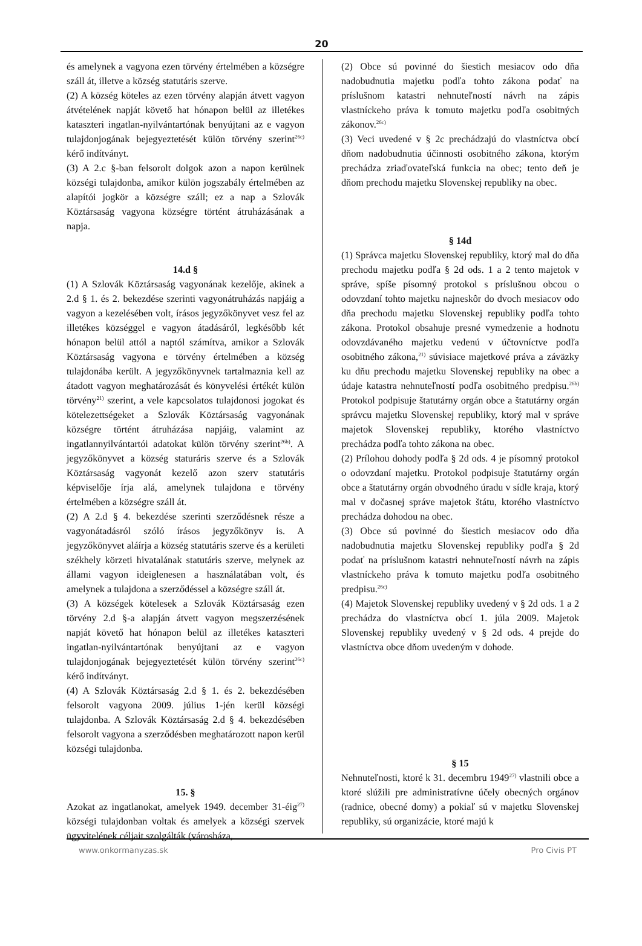20
és amelynek a vagyona ezen törvény értelmében a községre száll át, illetve a község statutáris szerve.
(2) A község köteles az ezen törvény alapján átvett vagyon átvételének napját követő hat hónapon belül az illetékes kataszteri ingatlan-nyilvántartónak benyújtani az e vagyon tulajdonjogának bejegyeztetését külön törvény szerint<sup>26c)</sup> kérő indítványt.
(3) A 2.c §-ban felsorolt dolgok azon a napon kerülnek községi tulajdonba, amikor külön jogszabály értelmében az alapítói jogkör a községre száll; ez a nap a Szlovák Köztársaság vagyona községre történt átruházásának a napja.
14.d §
(1) A Szlovák Köztársaság vagyonának kezelője, akinek a 2.d § 1. és 2. bekezdése szerinti vagyonátruházás napjáig a vagyon a kezelésében volt, írásos jegyzőkönyvet vesz fel az illetékes községgel e vagyon átadásáról, legkésőbb két hónapon belül attól a naptól számítva, amikor a Szlovák Köztársaság vagyona e törvény értelmében a község tulajdonába került. A jegyzőkönyvnek tartalmaznia kell az átadott vagyon meghatározását és könyvelési értékét külön törvény<sup>21)</sup> szerint, a vele kapcsolatos tulajdonosi jogokat és kötelezettségeket a Szlovák Köztársaság vagyonának községre történt átruházása napjáig, valamint az ingatlannyilvántartói adatokat külön törvény szerint<sup>26b)</sup>. A jegyzőkönyvet a község staturáris szerve és a Szlovák Köztársaság vagyonát kezelő azon szerv statutáris képviselője írja alá, amelynek tulajdona e törvény értelmében a községre száll át.
(2) A 2.d § 4. bekezdése szerinti szerződésnek része a vagyonátadásról szóló írásos jegyzőkönyv is. A jegyzőkönyvet aláírja a község statutáris szerve és a kerületi székhely körzeti hivatalának statutáris szerve, melynek az állami vagyon ideiglenesen a használatában volt, és amelynek a tulajdona a szerződéssel a községre száll át.
(3) A községek kötelesek a Szlovák Köztársaság ezen törvény 2.d §-a alapján átvett vagyon megszerzésének napját követő hat hónapon belül az illetékes kataszteri ingatlan-nyilvántartónak benyújtani az e vagyon tulajdonjogának bejegyeztetését külön törvény szerint<sup>26c)</sup> kérő indítványt.
(4) A Szlovák Köztársaság 2.d § 1. és 2. bekezdésében felsorolt vagyona 2009. július 1-jén kerül községi tulajdonba. A Szlovák Köztársaság 2.d § 4. bekezdésében felsorolt vagyona a szerződésben meghatározott napon kerül községi tulajdonba.
15. §
Azokat az ingatlanokat, amelyek 1949. december 31-éig<sup>27)</sup> községi tulajdonban voltak és amelyek a községi szervek ügyvitelének céljait szolgálták (városháza,
(2) Obce sú povinné do šiestich mesiacov odo dňa nadobudnutia majetku podľa tohto zákona podať na príslušnom katastri nehnuteľností návrh na zápis vlastníckeho práva k tomuto majetku podľa osobitných zákonov.<sup>26c)</sup>
(3) Veci uvedené v § 2c prechádzajú do vlastníctva obcí dňom nadobudnutia účinnosti osobitného zákona, ktorým prechádza zriaďovateľská funkcia na obec; tento deň je dňom prechodu majetku Slovenskej republiky na obec.
§ 14d
(1) Správca majetku Slovenskej republiky, ktorý mal do dňa prechodu majetku podľa § 2d ods. 1 a 2 tento majetok v správe, spíše písomný protokol s príslušnou obcou o odovzdaní tohto majetku najneskôr do dvoch mesiacov odo dňa prechodu majetku Slovenskej republiky podľa tohto zákona. Protokol obsahuje presné vymedzenie a hodnotu odovzdávaného majetku vedenú v účtovníctve podľa osobitného zákona,<sup>21)</sup> súvisiace majetkové práva a záväzky ku dňu prechodu majetku Slovenskej republiky na obec a údaje katastra nehnuteľností podľa osobitného predpisu.<sup>26b)</sup> Protokol podpisuje štatutárny orgán obce a štatutárny orgán správcu majetku Slovenskej republiky, ktorý mal v správe majetok Slovenskej republiky, ktorého vlastníctvo prechádza podľa tohto zákona na obec.
(2) Prílohou dohody podľa § 2d ods. 4 je písomný protokol o odovzdaní majetku. Protokol podpisuje štatutárny orgán obce a štatutárny orgán obvodného úradu v sídle kraja, ktorý mal v dočasnej správe majetok štátu, ktorého vlastníctvo prechádza dohodou na obec.
(3) Obce sú povinné do šiestich mesiacov odo dňa nadobudnutia majetku Slovenskej republiky podľa § 2d podať na príslušnom katastri nehnuteľností návrh na zápis vlastníckeho práva k tomuto majetku podľa osobitného predpisu.<sup>26c)</sup>
(4) Majetok Slovenskej republiky uvedený v § 2d ods. 1 a 2 prechádza do vlastníctva obcí 1. júla 2009. Majetok Slovenskej republiky uvedený v § 2d ods. 4 prejde do vlastníctva obce dňom uvedeným v dohode.
§ 15
Nehnuteľnosti, ktoré k 31. decembru 1949<sup>27)</sup> vlastnili obce a ktoré slúžili pre administratívne účely obecných orgánov (radnice, obecné domy) a pokiaľ sú v majetku Slovenskej republiky, sú organizácie, ktoré majú k
www.onkormanyzas.sk Pro Civis PT